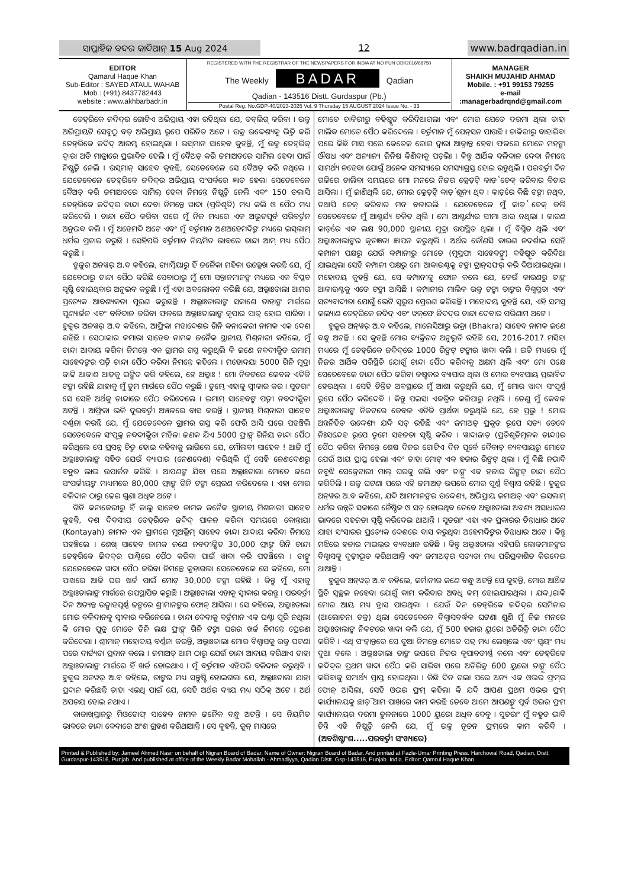ସାପ୍ତାହିକ ବଦର କାଦିଆନ୍ 15 Aug 2024 12 www.badrqadian.in
| EDITOR Qamarul Haque Khan Sub-Editor : SAYED ATAUL WAHAB Mob : (+91) 8437782443 website : www.akhbarbadr.in | REGISTERED WITH THE REGISTRAR OF THE NEWSPAPERS FOR INDIA AT NO PUN ODI/2016/68750 The Weekly BADAR Qadian Qadian - 143516 Distt. Gurdaspur (Pb.) Postal Reg. No.GDP-40/2023-2025 Vol. 9 Thursday 15 AUGUST 2024 Issue No. - 33 | MANAGER SHAIKH MUJAHID AHMAD Mobile. : +91 99153 79255 e-mail :managerbadrqnd@gmail.com |
ତେହ୍‌ରିକେ ଜଦିଦ୍‌ର ଗୋଟିଏ ଅଭିପ୍ରାୟ ଏହା ରହିଥିଲା ଯେ, ତବ୍‌ଲିଗ୍ କରିବା । ଉକ୍ତ ଅଭିପ୍ରାୟଟି ସେବୁଠୁ ବଡ଼ ଅଭିପ୍ରାୟ ରୂପେ ପରିଚିତ ଅଟେ । ଉକ୍ତ ଉଦ୍ଦେଶ୍ୟକୁ ଭିତ୍ତି କରି ତେହ୍‌ରିକେ ଜଦିଦ୍ ଆରମ୍ଭ ହୋଇଥିଲା । ଉସ୍‌ମାନ ସାହେବ କୁହନ୍ତି, ମୁଁ ଉକ୍ତ ତେହ୍‌ରିକ୍ ଦ୍ୱାରା ଅତି ମାତ୍ରାରେ ପ୍ରଭାବିତ ହେଲି । ମୁଁ ବୈଅତ୍ କରି ଜମାଅତରେ ସାମିଲ ହେବା ପାଇଁ ନିଷ୍ପତ୍ତି ନେଲି । ଉସ୍‌ମାନ୍ ସାହେବ କୁହନ୍ତି, ସେତେବେଳେ ସେ ବୈଅତ୍ କରି ନଥିଲେ । ଯେତେବେଳେ ତେହ୍‌ରିକେ ଜଦିଦ୍‌ର ଅଭିପ୍ରାୟ ସଂପର୍କରେ ଜ୍ଞାତ ହେଲା ସେତେବେଳେ ବୈଅତ୍ କରି ଜମାଅତରେ ସାମିଲ୍ ହେବା ନିମନ୍ତେ ନିଷ୍ପତ୍ତି ନେଲି ଏବଂ 150 ଡଲାସି ତେହ୍‌ରିକେ ଜଦିଦ୍‌ର ଚାନ୍ଦା ଦେବା ନିମନ୍ତେ ୱାଦା (ପ୍ରତିଶୃତି) ମଧ୍ୟ କଲି ଓ ପୈଠ ମଧ୍ୟ କରିଦେଲି । ଚାନ୍ଦା ପୈଠ କରିବା ପରେ ମୁଁ ନିଜ ମଧ୍ୟରେ ଏକ ଅଭୂତପୂର୍ବ ପରିବର୍ତ୍ତନ ଅନୁଭବ କଲି । ମୁଁ ଅହେମଦି ଅଟେ ଏବଂ ମୁଁ ବର୍ତ୍ତମାନ ଅଣଅହେମଦିଙ୍କ ମଧ୍ୟରେ ଇସ୍‌ଲାମ୍ ଧର୍ମର ପ୍ରଚାର କରୁଛି । ସେହିପରି ବର୍ତ୍ତମାନ ନିୟମିତ ଭାବରେ ଚାନ୍ଦା ଆମ୍ ମଧ୍ୟ ପୈଠ କରୁଛି ।
ହୁଜୁର ଅନୱର୍ ଅ.ବ କହିଲେ, ଗ୍ୟାମ୍ବିୟାରୁ ହିଁ ଜନୈକା ମହିଳା ଉଲ୍ଲେଖ କରନ୍ତି ଯେ, ମୁଁ ଯେବେଠାରୁ ଚାନ୍ଦା ପୈଠ କରିଛି ସେବାଠାରୁ ମୁଁ ମୋ ସନ୍ତାନମାନଙ୍କ ମଧ୍ୟରେ ଏକ ବିପ୍ଳବ ସୃଷ୍ଟି ହୋଇଥିବାର ଅନୁଭବ କରୁଛି । ମୁଁ ଏହା ଅବଲୋକନ କରିଛି ଯେ, ଅଲ୍ଲାଃତାଲା ଆମର ପ୍ରତ୍ୟେକ ଆବଶ୍ୟକତା ପୂରଣ କରୁଛନ୍ତି । ଅଲ୍ଲାଃତାଲାଙ୍କ ସକାଶେ ତାହାଙ୍କ ମାର୍ଗରେ ପୂଣ୍ୟାର୍ଜନ ଏବଂ ବଳିଦାନ କରିବା ଫଳରେ ଅଲ୍ଲାଃତାଲାଙ୍କ କୃପାର ପାତ୍ର ହୋଇ ପାରିବା । ହୁଜୁର ଅନୱର୍ ଅ.ବ କହିଲେ, ଆଫ୍ରିକା ମହାଦେଶର ଗିନି କନାକେରୀ ନାମକ ଏକ ଦେଶ ରହିଛି । ସେଠାକାର କମାରା ସାହେବ ନାମକ ଜନୈକ ସ୍ଥାନୀୟ ମିଶ୍‌ନାରୀ କହିଲେ, ମୁଁ ଚାନ୍ଦା ଆଦାୟ କରିବା ନିମନ୍ତେ ଏକ ଗ୍ରାମର ଗସ୍ତ କରୁଥିଲି କି ଜଣେ ନବଦୀକ୍ଷିତ ଇମାମ୍ ସାହେବଙ୍କର ପତ୍ନି ଚାନ୍ଦା ପୈଠ କରିବା ନିମନ୍ତେ କହିଲେ । ମହୋଦୟା 5000 ଗିନି ମୁଦ୍ରା କାଢି ଆକାଶ ଆଡ଼କୁ ଇଙ୍ଗିତ କରି କହିଲେ, ହେ ଅଲ୍ଲାଃ ! ମୋ ନିକଟରେ କେବଳ ଏତିକି ଟଙ୍କା ରହିଛି ଯାହାକୁ ମୁଁ ତୁମ ମାର୍ଗରେ ପୈଠ କରୁଛି । ତୁମ୍ଭେ ଏହାକୁ ସ୍ୱୀକାର କର । ସୁତରାଂ ସେ ସେହି ଅର୍ଥକୁ ଚାନ୍ଦାରେ ପୈଠ କରିଦେଲେ । ଇମାମ୍ ସାହେବଙ୍କ ପତ୍ନୀ ନବଦୀକ୍ଷିତା ଅଟନ୍ତି । ଆଫ୍ରିକା ଭଳି ଦୂରବର୍ତ୍ତୀ ଅଞ୍ଚଳରେ ବାସ କରନ୍ତି । ସ୍ଥାନୀୟ ମିଶ୍‌ନାରୀ ସାହେବ ବର୍ଣ୍ଣନା କରନ୍ତି ଯେ, ମୁଁ ଯେତେବେଳେ ଗ୍ରାମର ଗସ୍ତ କରି ଫେରି ଆସି ଘରେ ପହଞ୍ଚିଲି ସେତେବେଳେ ସଂପୃକ୍ତ ନବଦୀକ୍ଷିତା ମହିଳା ଜଣକ ଯିଏ 5000 ଫ୍ରାଙ୍କ୍ ଗିନିୟ ଚାନ୍ଦା ପୈଠ କରିଥିଲେ ସେ ପ୍ରସନ୍ନ ଚିତ୍ତ ହୋଇ କହିବାକୁ ଲାଗିଲେ ଯେ, ମୌଲବୀ ସାହେବ ! ଆଜି ମୁଁ ଅଲ୍ଲାଃତାଲାଙ୍କ ସହିତ ଯେଉଁ ବ୍ୟାପାର (ନେଣଦେଣ) କରିଥିଲି ମୁଁ ସେହି ନେଣଦେଣରୁ ବହୁତ ଲାଭ ଉପାର୍ଜନ କରିଛି । ଆପଣଙ୍କ ଯିବା ପରେ ଅଲ୍ଲାଃତାଲା ମୋତେ ଜଣେ ସଂପର୍କୀୟଙ୍କ ମାଧ୍ୟମରେ 80,000 ଫ୍ରାଙ୍କ୍ ଗିନି ଟଙ୍କା ପ୍ରେରଣ କରିଦେଲେ । ଏହା ମୋର ବଳିଦାନ ଠାରୁ ଢେର ଗୁଣା ଅଧିକ ଅଟେ ।
ଗିନି କନାକେରୀରୁ ହିଁ ଜାଲୁ ସାହେବ ନାମକ ଜନୈକ ସ୍ଥାନୀୟ ମିଶନାରୀ ସାହେବ କୁହନ୍ତି, ଦଶ ଦିବସୀୟ ତେହ୍‌ରିକେ ଜଦିଦ୍ ପାଳନ କରିବା ସମୟରେ କୋନ୍ତାୟା (Kontayah) ନାମକ ଏକ ଗ୍ରାମରେ ମୁଅଲ୍ଲିମ୍ ସାହେବ ଚାନ୍ଦା ଆଦାୟ କରିବା ନିମନ୍ତେ ପହଞ୍ଚିଲେ । ଶେଖ୍ ସାହେବ ନାମକ ଜଣେ ନବଦୀକ୍ଷିତ 30,000 ଫ୍ରାଙ୍କ୍ ଗିନି ଚାନ୍ଦା ତେହ୍‌ରିକେ ଜିଦଦ୍‌ର ପାଣ୍ଠିରେ ପୈଠ କରିବା ପାଇଁ ୱାଦା କରି ପହଞ୍ଚିଲେ । ତାଙ୍କୁ ଯେତେବେଳେ ୱାଦା ପୈଠ କରିବା ନିମନ୍ତେ କୁହାଗଲା ସେତେବେଳେ ସେ କହିଲେ, ମୋ ପାଖରେ ଆଜି ଘର ଖର୍ଚ୍ଚ ପାଇଁ ମୋଟ୍ 30,000 ଟଙ୍କା ରହିଛି । କିନ୍ତୁ ମୁଁ ଏହାକୁ ଅଲ୍ଲାଃତାଲାଙ୍କ ମାର୍ଗରେ ଉପସ୍ଥାପିତ କରୁଛି । ଅଲ୍ଲାଃତାଲା ଏହାକୁ ସ୍ୱୀକାର କରନ୍ତୁ । ପରବର୍ତ୍ତୀ ଦିନ ଅତ୍ୟନ୍ତ ଉତ୍ସାହପୂର୍ଣ୍ଣ ଢଙ୍ଗରେ ଶ୍ରୀମାନଙ୍କର ଫୋନ୍ ଆସିଲା । ସେ କହିଲେ, ଅଲ୍ଲାଃତାଲା ମୋର ବଳିଦାନକୁ ସ୍ୱୀକାର କରିନେଲେ । ଚାନ୍ଦା ଦେବାକୁ ବର୍ତ୍ତମାନ ଏକ ଘଣ୍ଟା ପୂରି ନଥିଲା କି ମୋର ପୁତ୍ର ମୋତେ ତିନି ଲକ୍ଷ ଫ୍ରାଙ୍କ୍ ଗିନି ଟଙ୍କା ଘରର ଖର୍ଚ୍ଚ ନିମନ୍ତେ ପ୍ରେରଣ କରିଦେଲା । ଶ୍ରୀମାନ୍ ମହୋଦୟ ବର୍ଣ୍ଣନା କରନ୍ତି, ଅଲ୍ଲାଃତାଲା ମୋର ବିଶ୍ୱାସକୁ ଉକ୍ତ ଘଟଣା ପରେ ଦାର୍ଢ୍ୟତା ପ୍ରଦାନ କଲେ । ଜମାଅତ୍ ଆମ ଠାରୁ ଯେଉଁ ଚାନ୍ଦା ଆଦାୟ କରିଥାଏ ତାହା ଅଲ୍ଲାଃତାଲାଙ୍କ ମାର୍ଗରେ ହିଁ ଖର୍ଚ୍ଚ ହୋଇଥାଏ । ମୁଁ ବର୍ତ୍ତମାନ ଏହିପରି ବଳିଦାନ କରୁଥିବି । ହୁଜୁର ଅନୱର୍ ଅ.ବ କହିଲେ, ତାଙ୍କର ମଧ୍ୟ ସନ୍ତୁଷ୍ଟି ହୋଇଗଲା ଯେ, ଅଲ୍ଲାଃତାଲା ଯାହା ପ୍ରଦାନ କରିଛନ୍ତି ତାହା ଏଇଥି ପାଇଁ ଯେ, ସେହି ଅର୍ଥର ବ୍ୟୟ ମଧ୍ୟ ସଠିକ୍ ଅଟେ । ଅର୍ଥ ଅପଚୟ ହୋଇ ନଥାଏ ।
କାଜାଖ୍‌ସ୍ତାନରୁ ମିଓଡୋଫ୍ ସାହେବ ନାମକ ଜନୈକ ବନ୍ଧୁ ଅଟନ୍ତି । ସେ ନିୟମିତ ଭାବରେ ଚାନ୍ଦା ଦେବାରେ ଅଂଶ ଗ୍ରହଣ କରିଥାଆନ୍ତି । ସେ କୁହନ୍ତି, ଜୁନ୍ ମାସରେ
ମୋତେ ଚାକିରୀରୁ ବହିଷ୍କୃତ କରିଦିଆଗଲା ଏବଂ ମୋର ଯେତେ ଦରମା ଥିଲା ତାହା ମାଲିକ ମୋତେ ପୈଠ କରିଦେଲେ । ବର୍ତ୍ତମାନ ମୁଁ ପେନ୍‌ସନ ପାଉଛି । ଚାକିରୀରୁ ବାହାରିବା ପରେ କିଛି ମାସ ପରେ କେତେକ ରୋଗ ଦ୍ୱାରା ଆକ୍ରାନ୍ତ ହେବା ଫଳରେ ମୋତେ ମହଙ୍ଗା ଔଷଧ ଏବଂ ଅନ୍ୟାନ୍ୟ ଜିନିଷ କିଣିବାକୁ ପଡ଼ିଲା । କିନ୍ତୁ ଆର୍ଥିକ ବଳିଦାନ ଦେବା ନିମନ୍ତେ ସାମର୍ଥ୍ୟ ନହେବା ଯୋଗୁଁ ଅନେକ ସମସ୍ୟାରେ ସମସ୍ୟାଗ୍ରସ୍ତ ହୋଇ ରହୁଥିଲି । ପରବର୍ତ୍ତୀ ଦିନ ଗଳିରେ ଚାଲିବା ସମୟରେ ମୋ ମନରେ ନିଜର କ୍ରେଡ଼ିଟ୍ କାର୍ଡ଼ ଚେକ୍ କରିବାର ବିଚାର ଆସିଲା । ମୁଁ ଜାଣିଥିଲି ଯେ, ମୋର କ୍ରେଡ଼ିଟ୍ କାର୍ଡ଼ ଶୂନ୍ୟ ଥିବ । କାର୍ଡ଼ରେ କିଛି ଟଙ୍କା ନଥିବ, ତଥାପି ଚେକ୍ କରିବାର ମନ ବଳାଇଲି । ଯେତେବେଳେ ମୁଁ କାର୍ଡ଼ ଚେକ୍ କଲି ସେତେବେଳେ ମୁଁ ଆଶ୍ଚର୍ଯ୍ୟ ଚକିତ ଥିଲି । ମୋ ଆଶ୍ଚର୍ଯ୍ୟର ସୀମା ଆଉ ନଥିଲା । କାରଣ କାର୍ଡ଼ରେ ଏକ ଲକ୍ଷ 90,000 ସ୍ଥାନୀୟ ମୁଦ୍ରା ଉପସ୍ଥିତ ଥିଲା । ମୁଁ ବିସ୍ମିତ ଥିଲି ଏବଂ ଅଲ୍ଲାଃତାଲାଙ୍କର କୃତଜ୍ଞତା ଜ୍ଞାପନ କରୁଥିଲି । ଅର୍ଥର କୌଣସି କାରଣ ନଦର୍ଶାଇ ସେହି କମ୍ପାନୀ ପକ୍ଷରୁ ଯେଉଁ କମ୍ପାନୀରୁ ମୋତେ (ମୁସ୍ତଫା ସାହେବଙ୍କୁ) ବହିଷ୍କୃତ କରିଦିଆ ଯାଇଥିଲା ସେହି କମ୍ପାନୀ ପକ୍ଷରୁ ମୋ ଆକାଉଣ୍ଟକୁ ଟଙ୍କା ଟ୍ରାନ୍‌ସଫର୍ କରି ଦିଆଯାଇଥିଲା । ମହୋଦୟ କୁହନ୍ତି ଯେ, ସେ କମ୍ପାନୀକୁ ଫୋନ କଲେ ଯେ, କେଉଁ କାରଣରୁ ତାଙ୍କ ଆକାଉଣ୍ଟକୁ ଏତେ ଟଙ୍କା ଆସିଛି । କମ୍ପାନୀର ମାଲିକ ଉକ୍ତ ଟଙ୍କା ତାଙ୍କର ବିଶ୍ୱସ୍ତତା ଏବଂ ସତ୍ୟବାଦୀତା ଯୋଗୁଁ ଭେଟି ସ୍ୱରୂପ ପ୍ରେରଣ କରିଛନ୍ତି । ମହୋଦୟ କୁହନ୍ତି ଯେ, ଏହି ସମସ୍ତ କଲ୍ୟାଣ ତେହ୍‌ରିକେ ଜଦିଦ୍ ଏବଂ ୱକ୍‌ଫେ ଜିଦଦ୍‌ର ଚାନ୍ଦା ଦେବାର ପରିଣାମ ଅଟେ ।
ହୁଜୁର ଅନ୍‌ୱର୍ ଅ.ବ କହିଲେ, ମାଲେସିଆରୁ ଭକ୍ରା (Bhakra) ସାହେବ ନାମକ ଜଣେ ବନ୍ଧୁ ଅଟନ୍ତି । ସେ କୁହନ୍ତି ମୋର ବ୍ୟକ୍ତିଗତ ଅନୁଭୂତି ରହିଛି ଯେ, 2016-2017 ମସିହା ମଧ୍ୟରେ ମୁଁ ତେହ୍‌ରିକେ ଜଦିଦ୍‌ରେ 1000 ରିଙ୍ଗଟ୍ ଟଙ୍କାର ୱାଦା କଲି । ଇତି ମଧ୍ୟରେ ମୁଁ ନିଜର ଆର୍ଥିକ ପରିସ୍ଥିତି ଯୋଗୁଁ ଚାନ୍ଦା ପୈଠ କରିବାକୁ ଅକ୍ଷମ ଥିଲି ଏବଂ ମୋ ପକ୍ଷେ ସେତେବେଳେ ଚାନ୍ଦା ପୈଠ କରିବା କଷ୍ଟକର ବ୍ୟାପାର ଥିଲା ଓ ମୋର ବ୍ୟବସାୟ ପ୍ରଭାବିତ ହେଉଥିଲା । ସେହି ଚିନ୍ତିତ ଅବସ୍ଥାରେ ମୁଁ ଆଶା କରୁଥିଲି ଯେ, ମୁଁ ମୋର ୱାଦା ସଂପୂର୍ଣ୍ଣ ରୂପେ ପୈଠ କରିଦେବି । କିନ୍ତୁ ପଇସା ଏକତ୍ରିତ କରିପାରୁ ନଥିଲି । ତେଣୁ ମୁଁ କେବଳ ଅଲ୍ଲାଃତାଲାଙ୍କ ନିକଟରେ କେବଳ ଏତିକି ପ୍ରାର୍ଥନା କରୁଥିଲି ଯେ, ହେ ପ୍ରଭୁ ! ମୋର ଅନ୍ତର୍ନିହିତ ଉଦ୍ଦେଶ୍ୟ ଯଦି ସତ୍ ରହିଛି ଏବଂ ଜମାଅତ୍ ପ୍ରକୃତ ରୂପେ ସତ୍ୟ ତେବେ ନିଃସନ୍ଦେହ ରୂପେ ତୁମେ ସହଜତା ସୃଷ୍ଟି କରିବ । ୱାଦାଜାତ୍ (ପ୍ରତିଶୃତିମୂଳକ ଚାନ୍ଦା)ର ପୈଠ କରିବା ନିମନ୍ତେ ଶେଷ ଦିନର ଗୋଟିଏ ଦିନ ପୂର୍ବେ ଦୈବାତ୍ ବ୍ୟବସାୟରୁ ମୋତେ ଯେଉଁ ଆୟ ପ୍ରାପ୍ତ ହେଲା ଏବଂ ତାହା ମୋଟ୍ ଏକ ହଜାର ରିଙ୍ଗଟ୍ ଥିଲା । ମୁଁ କିଛି ନଭାବି ନବୁଝି ସେକ୍ରେଟାରୀ ମାଲ୍ ଘରକୁ ଗଲି ଏବଂ ତାଙ୍କୁ ଏକ ହଜାର ରିଙ୍ଗଟ୍ ଚାନ୍ଦା ପୈଠ କରିଦିଲି । ଉକ୍ତ ଘଟଣା ପରେ ଏହି ଜମାଅତ୍ ଉପରେ ମୋର ପୂର୍ଣ୍ଣ ବିଶ୍ୱାସ ରହିଛି । ହୁଜୁର ଅନ୍‌ୱର ଅ.ବ କହିଲେ, ଯଦି ଆମମାନଙ୍କର ଉଦ୍ଦେଶ୍ୟ, ଅଭିପ୍ରାୟ ଜମାଅତ୍ ଏବଂ ଇସଲାମ୍ ଧର୍ମର ଉନ୍ନତି ସକାଶେ ନୈଷ୍ଠିକ ଓ ସତ୍ ହୋଇଥିବ ତେବେ ଅଲ୍ଲାଃତାଲା ଅବଶ୍ୟ ଅସାଧାରଣ ଭାବରେ ସହଜତା ସୃଷ୍ଟି କରିଦେଇ ଥାଆନ୍ତି । ସୁତରାଂ ଏହା ଏକ ପ୍ରକାରର ଚିନ୍ତାଧାର ଅଟେ ଯାହା ସଂସାରର ପ୍ରତ୍ୟେକ ଦେଶରେ ବାସ କରୁଥିବା ଅହେମଦିଙ୍କର ଚିନ୍ତାଧାର ଅଟେ । କିନ୍ତୁ ମଝିରେ ହଜାର ମାଇଲ୍‌ର ବ୍ୟବଧାନ ରହିଛି । କିନ୍ତୁ ଅଲ୍ଲାଃତାଲା ଏହିପରି ଲୋକମାନଙ୍କର ବିଶ୍ୱାସକୁ ଦୃଢ଼ୀଭୂତ କରିଥାଆନ୍ତି ଏବଂ ଜମାଅତ୍‌ର ସତ୍ୟତା ମଧ୍ୟ ପରିପ୍ରକାଶିତ କିରଦେଇ ଥାଆନ୍ତି ।
ହୁଜୁର ଅନ୍‌ୱର୍ ଅ.ବ କହିଲେ, ଜର୍ମାନୀର ଜଣେ ବନ୍ଧୁ ଅଟନ୍ତି ସେ କୁହନ୍ତି, ମୋର ଆର୍ଥିକ ସ୍ଥିତି ସ୍ୱଚ୍ଛଳ ନହେବା ଯୋଗୁଁ କାମ କରିବାର ଅବଧି କମ୍ ହୋଇଯାଇଥିଲା । ଯଦ୍ଦ୍ୱାରାକି ମୋର ଆୟ ମଧ୍ୟ ହ୍ରାସ ପାଇଥିଲା । ଯେଉଁ ଦିନ ତେହ୍‌ରିକେ ଜଦିଦ୍‌ର ସେମିନାର (ଆଲୋଚନା ଚକ୍ର) ଥିଲା ସେତେବେଳେ ବିଶ୍ୱାସବର୍ଦ୍ଧକ ଘଟଣା ଶୁଣି ମୁଁ ନିଜ ମନରେ ଅଲ୍ଲାଃତାଲାଙ୍କ ନିକଟରେ ୱାଦା କଲି ଯେ, ମୁଁ 500 ହଜାର ୟୁରୋ ଅତିରିକ୍ତି ଚାନ୍ଦା ପୈଠ କରିବି । ଏଥି ସଂକ୍ରାନ୍ତରେ ସେ ଦୁଆ ନିମନ୍ତେ ମୋତେ ପତ୍ର ମଧ୍ୟ ଲେଖିଲେ ଏବଂ ସ୍ୱୟଂ ମଧ୍ୟ ଦୁଆ କଲେ । ଅଲ୍ଲାଃତାଲା ତାଙ୍କ ଉପରେ ନିଜର କୃପାବତୀର୍ଣ୍ଣ କଲେ ଏବଂ ତେହ୍‌ରିକେ ଜଦିଦ୍‌ର ପ୍ରଥମ ୱାଦା ପୈଠ କରି ସାରିବା ପରେ ଅତିରିକ୍ତ 600 ୟୁରୋ ତାଙ୍କୁ ପୈଠ କରିବାକୁ ସମାର୍ଥ୍ୟ ପ୍ରାପ୍ତ ହୋଇଥିଲା । କିଛି ଦିନ ଗଲା ପରେ ଅନ୍ୟ ଏକ ଓଭର ଫ୍ରମ୍‌ର ଫୋନ୍ ଆସିଲା, ସେହି ଓଭର ଫ୍ରମ୍ କହିଲା କି ଯଦି ଆପଣ ପ୍ରଥମ ଓଭର ଫ୍ରମ୍ କାର୍ଯ୍ୟାଳୟକୁ ଛାଡ଼ି ଆମ ପାଖରେ କାମ କରନ୍ତି ତେବେ ଆମେ ଆପଣଙ୍କୁ ପୂର୍ବ ଓଭର ଫ୍ରମ କାର୍ଯ୍ୟାଳୟର ଦରମା ତୁଳନାରେ 1000 ୟୁରୋ ଅଧିକ ଦେବୁ । ସୁତରାଂ ମୁଁ ବହୁତ ଭାବି ଚିନ୍ତି ଏହି ନିଷ୍ପତ୍ତି ନେଲି ଯେ, ମୁଁ ଉକ୍ତ ନୂତନ ଫ୍ରମ୍‌ରେ କାମ କରିବି । (ଅବଶିଷ୍ଟାଂଶ.....ପରବର୍ତ୍ତୀ ସଂଖ୍ୟାରେ)
Printed & Published by: Jameel Ahmed Nasir on behalf of Nigran Board of Badar. Name of Owner: Nigran Board of Badar. And printed at Fazle-Umar Printing Press. Harchowal Road, Qadian, Distt. Gurdaspur-143516, Punjab. And published at office of the Weekly Badar Mohallah - Ahmadiyya, Qadian Distt. Gsp-143516, Punjab. India. Editor: Qamrul Haque Khan